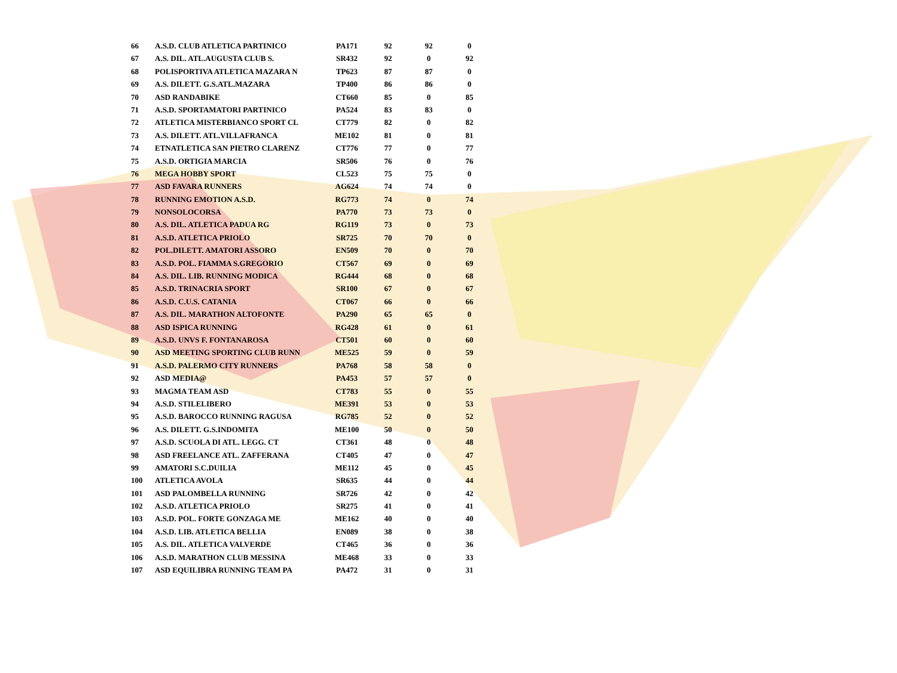| 66 | A.S.D. CLUB ATLETICA PARTINICO | PA171 | 92 | 92 | 0 |
| 67 | A.S. DIL. ATL.AUGUSTA CLUB S. | SR432 | 92 | 0 | 92 |
| 68 | POLISPORTIVA ATLETICA MAZARA N | TP623 | 87 | 87 | 0 |
| 69 | A.S. DILETT. G.S.ATL.MAZARA | TP400 | 86 | 86 | 0 |
| 70 | ASD RANDABIKE | CT660 | 85 | 0 | 85 |
| 71 | A.S.D. SPORTAMATORI PARTINICO | PA524 | 83 | 83 | 0 |
| 72 | ATLETICA MISTERBIANCO SPORT CL | CT779 | 82 | 0 | 82 |
| 73 | A.S. DILETT. ATL.VILLAFRANCA | ME102 | 81 | 0 | 81 |
| 74 | ETNATLETICA SAN PIETRO CLARENZ | CT776 | 77 | 0 | 77 |
| 75 | A.S.D. ORTIGIA MARCIA | SR506 | 76 | 0 | 76 |
| 76 | MEGA HOBBY SPORT | CL523 | 75 | 75 | 0 |
| 77 | ASD FAVARA RUNNERS | AG624 | 74 | 74 | 0 |
| 78 | RUNNING EMOTION A.S.D. | RG773 | 74 | 0 | 74 |
| 79 | NONSOLOCORSA | PA770 | 73 | 73 | 0 |
| 80 | A.S. DIL. ATLETICA PADUA RG | RG119 | 73 | 0 | 73 |
| 81 | A.S.D. ATLETICA PRIOLO | SR725 | 70 | 70 | 0 |
| 82 | POL.DILETT. AMATORI ASSORO | EN509 | 70 | 0 | 70 |
| 83 | A.S.D. POL. FIAMMA S.GREGORIO | CT567 | 69 | 0 | 69 |
| 84 | A.S. DIL. LIB. RUNNING MODICA | RG444 | 68 | 0 | 68 |
| 85 | A.S.D. TRINACRIA SPORT | SR100 | 67 | 0 | 67 |
| 86 | A.S.D. C.U.S. CATANIA | CT067 | 66 | 0 | 66 |
| 87 | A.S. DIL. MARATHON ALTOFONTE | PA290 | 65 | 65 | 0 |
| 88 | ASD ISPICA RUNNING | RG428 | 61 | 0 | 61 |
| 89 | A.S.D. UNVS F. FONTANAROSA | CT501 | 60 | 0 | 60 |
| 90 | ASD MEETING SPORTING CLUB RUNN | ME525 | 59 | 0 | 59 |
| 91 | A.S.D. PALERMO CITY RUNNERS | PA768 | 58 | 58 | 0 |
| 92 | ASD MEDIA@ | PA453 | 57 | 57 | 0 |
| 93 | MAGMA TEAM ASD | CT783 | 55 | 0 | 55 |
| 94 | A.S.D. STILELIBERO | ME391 | 53 | 0 | 53 |
| 95 | A.S.D. BAROCCO RUNNING RAGUSA | RG785 | 52 | 0 | 52 |
| 96 | A.S. DILETT. G.S.INDOMITA | ME100 | 50 | 0 | 50 |
| 97 | A.S.D. SCUOLA DI ATL. LEGG. CT | CT361 | 48 | 0 | 48 |
| 98 | ASD FREELANCE ATL. ZAFFERANA | CT405 | 47 | 0 | 47 |
| 99 | AMATORI S.C.DUILIA | ME112 | 45 | 0 | 45 |
| 100 | ATLETICA AVOLA | SR635 | 44 | 0 | 44 |
| 101 | ASD PALOMBELLA RUNNING | SR726 | 42 | 0 | 42 |
| 102 | A.S.D. ATLETICA PRIOLO | SR275 | 41 | 0 | 41 |
| 103 | A.S.D. POL. FORTE GONZAGA ME | ME162 | 40 | 0 | 40 |
| 104 | A.S.D. LIB. ATLETICA BELLIA | EN089 | 38 | 0 | 38 |
| 105 | A.S. DIL. ATLETICA VALVERDE | CT465 | 36 | 0 | 36 |
| 106 | A.S.D. MARATHON CLUB MESSINA | ME468 | 33 | 0 | 33 |
| 107 | ASD EQUILIBRA RUNNING TEAM PA | PA472 | 31 | 0 | 31 |